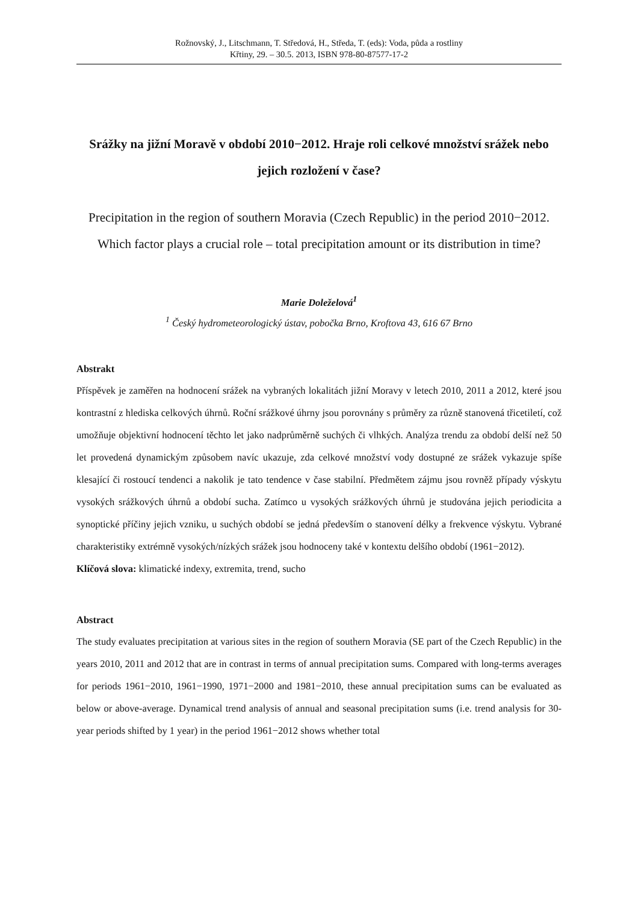Rožnovský, J., Litschmann, T. Středová, H., Středa, T. (eds): Voda, půda a rostliny
Křtiny, 29. – 30.5. 2013, ISBN 978-80-87577-17-2
Srážky na jižní Moravě v období 2010−2012. Hraje roli celkové množství srážek nebo jejich rozložení v čase?
Precipitation in the region of southern Moravia (Czech Republic) in the period 2010−2012. Which factor plays a crucial role – total precipitation amount or its distribution in time?
Marie Doleželová<sup>1</sup>
<sup>1</sup> Český hydrometeorologický ústav, pobočka Brno, Kroftova 43, 616 67 Brno
Abstrakt
Příspěvek je zaměřen na hodnocení srážek na vybraných lokalitách jižní Moravy v letech 2010, 2011 a 2012, které jsou kontrastní z hlediska celkových úhrnů. Roční srážkové úhrny jsou porovnány s průměry za různě stanovená třicetiletí, což umožňuje objektivní hodnocení těchto let jako nadprůměrně suchých či vlhkých. Analýza trendu za období delší než 50 let provedená dynamickým způsobem navíc ukazuje, zda celkové množství vody dostupné ze srážek vykazuje spíše klesající či rostoucí tendenci a nakolik je tato tendence v čase stabilní. Předmětem zájmu jsou rovněž případy výskytu vysokých srážkových úhrnů a období sucha. Zatímco u vysokých srážkových úhrnů je studována jejich periodicita a synoptické příčiny jejich vzniku, u suchých období se jedná především o stanovení délky a frekvence výskytu. Vybrané charakteristiky extrémně vysokých/nízkých srážek jsou hodnoceny také v kontextu delšího období (1961−2012).
Klíčová slova: klimatické indexy, extremita, trend, sucho
Abstract
The study evaluates precipitation at various sites in the region of southern Moravia (SE part of the Czech Republic) in the years 2010, 2011 and 2012 that are in contrast in terms of annual precipitation sums. Compared with long-terms averages for periods 1961−2010, 1961−1990, 1971−2000 and 1981−2010, these annual precipitation sums can be evaluated as below or above-average. Dynamical trend analysis of annual and seasonal precipitation sums (i.e. trend analysis for 30-year periods shifted by 1 year) in the period 1961−2012 shows whether total